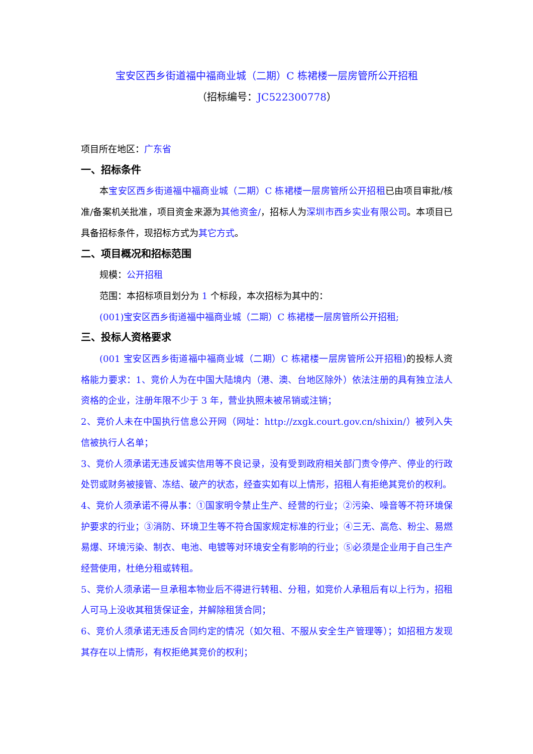宝安区西乡街道福中福商业城（二期）C 栋裙楼一层房管所公开招租
（招标编号：JC522300778）
项目所在地区：广东省
一、招标条件
本宝安区西乡街道福中福商业城（二期）C 栋裙楼一层房管所公开招租已由项目审批/核准/备案机关批准，项目资金来源为其他资金/，招标人为深圳市西乡实业有限公司。本项目已具备招标条件，现招标方式为其它方式。
二、项目概况和招标范围
规模：公开招租
范围：本招标项目划分为 1 个标段，本次招标为其中的：
(001)宝安区西乡街道福中福商业城（二期）C 栋裙楼一层房管所公开招租;
三、投标人资格要求
(001 宝安区西乡街道福中福商业城（二期）C 栋裙楼一层房管所公开招租) 的投标人资格能力要求：1、竞价人为在中国大陆境内（港、澳、台地区除外）依法注册的具有独立法人资格的企业，注册年限不少于 3 年，营业执照未被吊销或注销；
2、竞价人未在中国执行信息公开网（网址：http://zxgk.court.gov.cn/shixin/）被列入失信被执行人名单；
3、竞价人须承诺无违反诚实信用等不良记录，没有受到政府相关部门责令停产、停业的行政处罚或财务被接管、冻结、破产的状态，经查实如有以上情形，招租人有拒绝其竞价的权利。
4、竞价人须承诺不得从事：①国家明令禁止生产、经营的行业；②污染、噪音等不符环境保护要求的行业；③消防、环境卫生等不符合国家规定标准的行业；④三无、高危、粉尘、易燃易爆、环境污染、制衣、电池、电镀等对环境安全有影响的行业；⑤必须是企业用于自己生产经营使用，杜绝分租或转租。
5、竞价人须承诺一旦承租本物业后不得进行转租、分租，如竞价人承租后有以上行为，招租人可马上没收其租赁保证金，并解除租赁合同；
6、竞价人须承诺无违反合同约定的情况（如欠租、不服从安全生产管理等）；如招租方发现其存在以上情形，有权拒绝其竞价的权利；